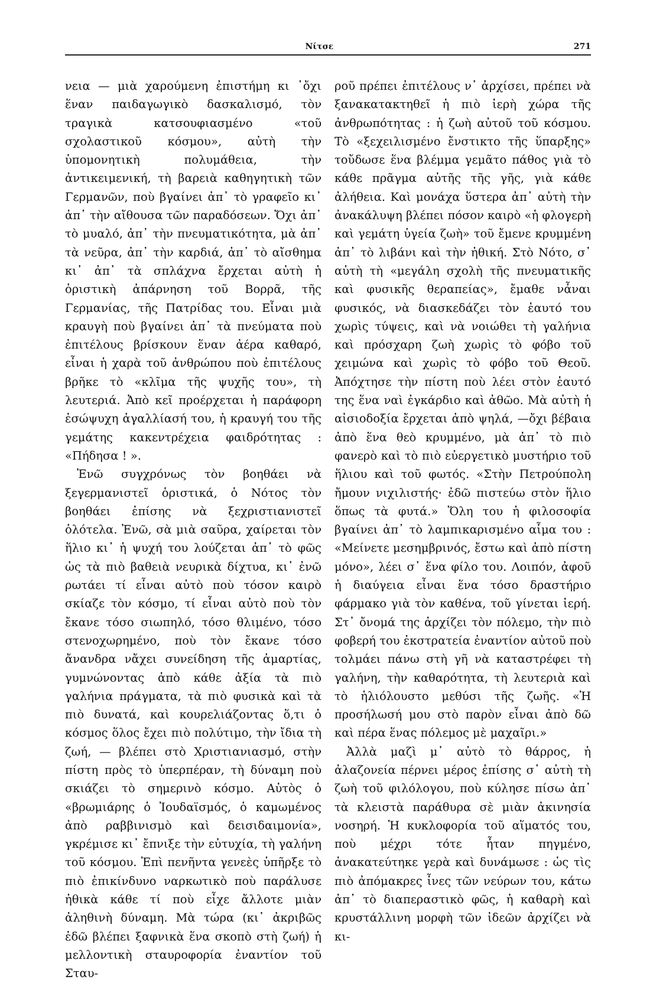Νίτσε 271
νεια — μιὰ χαρούμενη ἐπιστήμη κι ᾿ὄχι ἕναν παιδαγωγικὸ δασκαλισμό, τὸν τραγικὰ κατσουφιασμένο «τοῦ σχολαστικοῦ κόσμου», αὐτὴ τὴν ὑπομονητικὴ πολυμάθεια, τὴν ἀντικειμενική, τὴ βαρειὰ καθηγητικὴ τῶν Γερμανῶν, ποὺ βγαίνει ἀπ᾿ τὸ γραφεῖο κι᾿ ἀπ᾿ τὴν αἴθουσα τῶν παραδόσεων. Ὄχι ἀπ᾿ τὸ μυαλό, ἀπ᾿ τὴν πνευματικότητα, μὰ ἀπ᾿ τὰ νεῦρα, ἀπ᾿ τὴν καρδιά, ἀπ᾿ τὸ αἴσθημα κι᾿ ἀπ᾿ τὰ σπλάχνα ἔρχεται αὐτὴ ἡ ὁριστικὴ ἀπάρνηση τοῦ Βορρᾶ, τῆς Γερμανίας, τῆς Πατρίδας του. Εἶναι μιὰ κραυγὴ ποὺ βγαίνει ἀπ᾿ τὰ πνεύματα ποὺ ἐπιτέλους βρίσκουν ἕναν ἀέρα καθαρό, εἶναι ἡ χαρὰ τοῦ ἀνθρώπου ποὺ ἐπιτέλους βρῆκε τὸ «κλῖμα τῆς ψυχῆς του», τὴ λευτεριά. Ἀπὸ κεῖ προέρχεται ἡ παράφορη ἐσώψυχη ἀγαλλίασή του, ἡ κραυγή του τῆς γεμάτης κακεντρέχεια φαιδρότητας : «Πήδησα ! ».
Ἐνῶ συγχρόνως τὸν βοηθάει νὰ ξεγερμανιστεῖ ὁριστικά, ὁ Νότος τὸν βοηθάει ἐπίσης νὰ ξεχριστιανιστεῖ ὁλότελα. Ἐνῶ, σὰ μιὰ σαῦρα, χαίρεται τὸν ἥλιο κι᾿ ἡ ψυχή του λούζεται ἀπ᾿ τὸ φῶς ὡς τὰ πιὸ βαθειὰ νευρικὰ δίχτυα, κι᾿ ἐνῶ ρωτάει τί εἶναι αὐτὸ ποὺ τόσον καιρὸ σκίαζε τὸν κόσμο, τί εἶναι αὐτὸ ποὺ τὸν ἔκανε τόσο σιωπηλό, τόσο θλιμένο, τόσο στενοχωρημένο, ποὺ τὸν ἔκανε τόσο ἄνανδρα νἄχει συνείδηση τῆς ἁμαρτίας, γυμνώνοντας ἀπὸ κάθε ἀξία τὰ πιὸ γαλήνια πράγματα, τὰ πιὸ φυσικὰ καὶ τὰ πιὸ δυνατά, καὶ κουρελιάζοντας ὅ,τι ὁ κόσμος ὅλος ἔχει πιὸ πολύτιμο, τὴν ἴδια τὴ ζωή, — βλέπει στὸ Χριστιανιασμό, στὴν πίστη πρὸς τὸ ὑπερπέραν, τὴ δύναμη ποὺ σκιάζει τὸ σημερινὸ κόσμο. Αὐτὸς ὁ «βρωμιάρης ὁ Ἰουδαϊσμός, ὁ καμωμένος ἀπὸ ραββινισμὸ καὶ δεισιδαιμονία», γκρέμισε κι᾿ ἔπνιξε τὴν εὐτυχία, τὴ γαλήνη τοῦ κόσμου. Ἐπὶ πενῆντα γενεὲς ὑπῆρξε τὸ πιὸ ἐπικίνδυνο ναρκωτικὸ ποὺ παράλυσε ἠθικὰ κάθε τί ποὺ εἶχε ἄλλοτε μιὰν ἀληθινὴ δύναμη. Μὰ τώρα (κι᾿ ἀκριβῶς ἐδῶ βλέπει ξαφνικὰ ἕνα σκοπὸ στὴ ζωή) ἡ μελλοντικὴ σταυροφορία ἐναντίον τοῦ Σταυ-
ροῦ πρέπει ἐπιτέλους ν᾿ ἀρχίσει, πρέπει νὰ ξανακατακτηθεῖ ἡ πιὸ ἱερὴ χώρα τῆς ἀνθρωπότητας : ἡ ζωὴ αὐτοῦ τοῦ κόσμου. Τὸ «ξεχειλισμένο ἔνστικτο τῆς ὕπαρξης» τοὔδωσε ἕνα βλέμμα γεμᾶτο πάθος γιὰ τὸ κάθε πρᾶγμα αὐτῆς τῆς γῆς, γιὰ κάθε ἀλήθεια. Καὶ μονάχα ὕστερα ἀπ᾿ αὐτὴ τὴν ἀνακάλυψη βλέπει πόσον καιρὸ «ἡ φλογερὴ καὶ γεμάτη ὑγεία ζωὴ» τοῦ ἔμενε κρυμμένη ἀπ᾿ τὸ λιβάνι καὶ τὴν ἠθική. Στὸ Νότο, σ᾿ αὐτὴ τὴ «μεγάλη σχολὴ τῆς πνευματικῆς καὶ φυσικῆς θεραπείας», ἔμαθε νἆναι φυσικός, νὰ διασκεδάζει τὸν ἑαυτό του χωρὶς τύψεις, καὶ νὰ νοιώθει τὴ γαλήνια καὶ πρόσχαρη ζωὴ χωρὶς τὸ φόβο τοῦ χειμώνα καὶ χωρὶς τὸ φόβο τοῦ Θεοῦ. Ἀπόχτησε τὴν πίστη ποὺ λέει στὸν ἑαυτό της ἕνα ναὶ ἐγκάρδιο καὶ ἀθῶο. Μὰ αὐτὴ ἡ αἰσιοδοξία ἔρχεται ἀπὸ ψηλά, —ὄχι βέβαια ἀπὸ ἕνα θεὸ κρυμμένο, μὰ ἀπ᾿ τὸ πιὸ φανερὸ καὶ τὸ πιὸ εὐεργετικὸ μυστήριο τοῦ ἥλιου καὶ τοῦ φωτός. «Στὴν Πετρούπολη ἤμουν νιχιλιστής· ἐδῶ πιστεύω στὸν ἥλιο ὅπως τὰ φυτά.» Ὅλη του ἡ φιλοσοφία βγαίνει ἀπ᾿ τὸ λαμπικαρισμένο αἷμα του : «Μείνετε μεσημβρινός, ἔστω καὶ ἀπὸ πίστη μόνο», λέει σ᾿ ἕνα φίλο του. Λοιπόν, ἀφοῦ ἡ διαύγεια εἶναι ἕνα τόσο δραστήριο φάρμακο γιὰ τὸν καθένα, τοῦ γίνεται ἱερή. Στ᾿ ὄνομά της ἀρχίζει τὸν πόλεμο, τὴν πιὸ φοβερή του ἐκστρατεία ἐναντίον αὐτοῦ ποὺ τολμάει πάνω στὴ γῆ νὰ καταστρέφει τὴ γαλήνη, τὴν καθαρότητα, τὴ λευτεριὰ καὶ τὸ ἡλιόλουστο μεθύσι τῆς ζωῆς. «Ἡ προσήλωσή μου στὸ παρὸν εἶναι ἀπὸ δῶ καὶ πέρα ἕνας πόλεμος μὲ μαχαῖρι.»
Ἀλλὰ μαζὶ μ᾿ αὐτὸ τὸ θάρρος, ἡ ἀλαζονεία πέρνει μέρος ἐπίσης σ᾿ αὐτὴ τὴ ζωὴ τοῦ φιλόλογου, ποὺ κύλησε πίσω ἀπ᾿ τὰ κλειστὰ παράθυρα σὲ μιὰν ἀκινησία νοσηρή. Ἡ κυκλοφορία τοῦ αἵματός του, ποὺ μέχρι τότε ἦταν πηγμένο, ἀνακατεύτηκε γερὰ καὶ δυνάμωσε : ὡς τὶς πιὸ ἀπόμακρες ἶνες τῶν νεύρων του, κάτω ἀπ᾿ τὸ διαπεραστικὸ φῶς, ἡ καθαρὴ καὶ κρυστάλλινη μορφὴ τῶν ἰδεῶν ἀρχίζει νὰ κι-